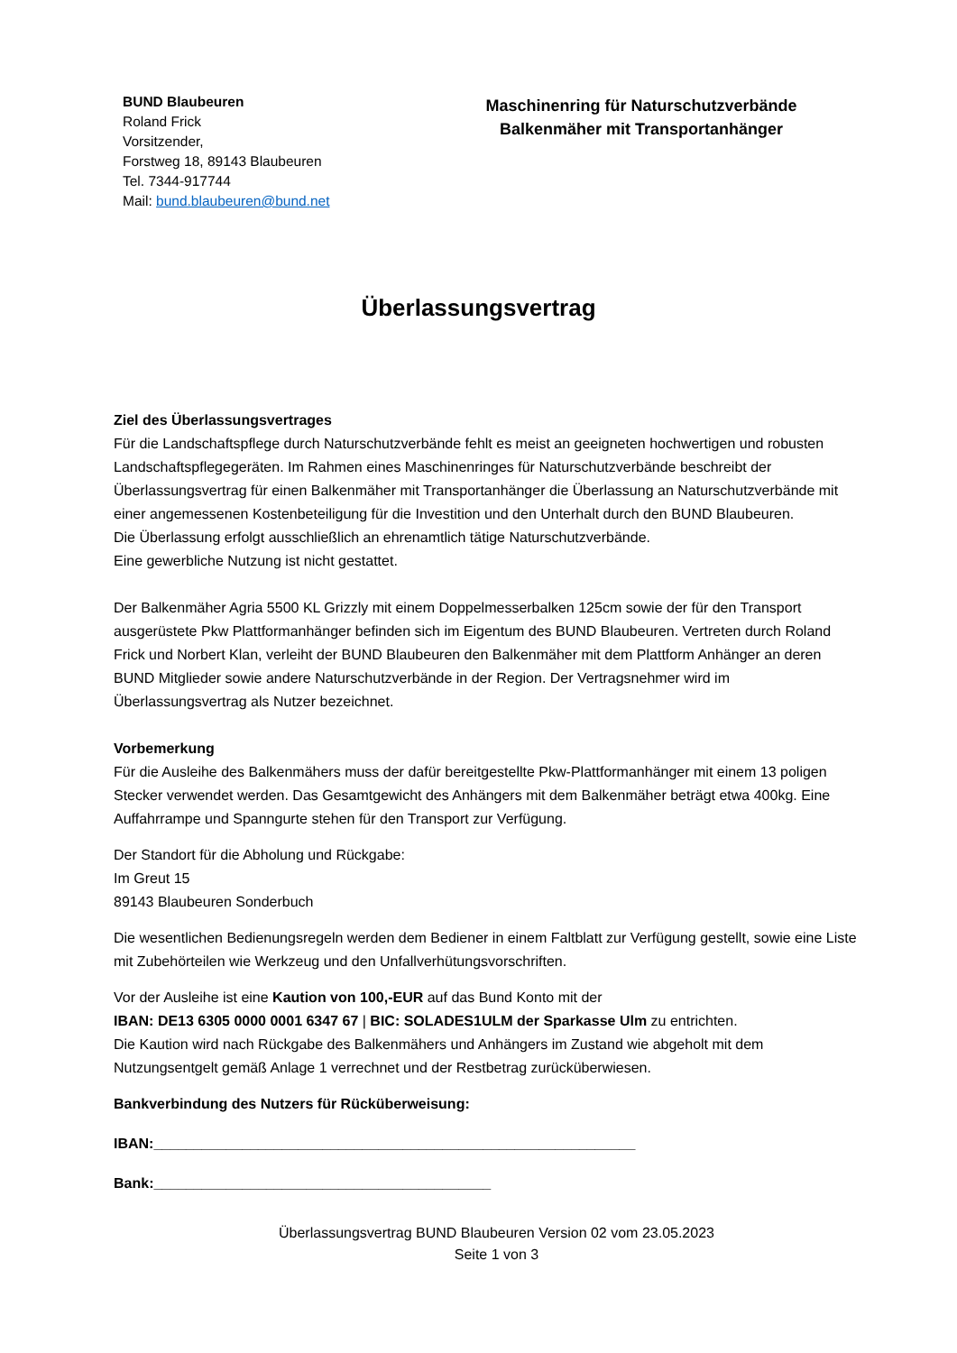BUND Blaubeuren
Roland Frick
Vorsitzender,
Forstweg 18, 89143 Blaubeuren
Tel. 7344-917744
Mail: bund.blaubeuren@bund.net
Maschinenring für Naturschutzverbände
Balkenmäher mit Transportanhänger
Überlassungsvertrag
Ziel des Überlassungsvertrages
Für die Landschaftspflege durch Naturschutzverbände fehlt es meist an geeigneten hochwertigen und robusten Landschaftspflegegeräten. Im Rahmen eines Maschinenringes für Naturschutzverbände beschreibt der Überlassungsvertrag für einen Balkenmäher mit Transportanhänger die Überlassung an Naturschutzverbände mit einer angemessenen Kostenbeteiligung für die Investition und den Unterhalt durch den BUND Blaubeuren.
Die Überlassung erfolgt ausschließlich an ehrenamtlich tätige Naturschutzverbände.
Eine gewerbliche Nutzung ist nicht gestattet.
Der Balkenmäher Agria 5500 KL Grizzly mit einem Doppelmesserbalken 125cm sowie der für den Transport ausgerüstete Pkw Plattformanhänger befinden sich im Eigentum des BUND Blaubeuren. Vertreten durch Roland Frick und Norbert Klan, verleiht der BUND Blaubeuren den Balkenmäher mit dem Plattform Anhänger an deren BUND Mitglieder sowie andere Naturschutzverbände in der Region. Der Vertragsnehmer wird im Überlassungsvertrag als Nutzer bezeichnet.
Vorbemerkung
Für die Ausleihe des Balkenmähers muss der dafür bereitgestellte Pkw-Plattformanhänger mit einem 13 poligen Stecker verwendet werden. Das Gesamtgewicht des Anhängers mit dem Balkenmäher beträgt etwa 400kg. Eine Auffahrrampe und Spanngurte stehen für den Transport zur Verfügung.
Der Standort für die Abholung und Rückgabe:
Im Greut 15
89143 Blaubeuren Sonderbuch
Die wesentlichen Bedienungsregeln werden dem Bediener in einem Faltblatt zur Verfügung gestellt, sowie eine Liste mit Zubehörteilen wie Werkzeug und den Unfallverhütungsvorschriften.
Vor der Ausleihe ist eine Kaution von 100,-EUR auf das Bund Konto mit der
IBAN: DE13 6305 0000 0001 6347 67 | BIC: SOLADES1ULM der Sparkasse Ulm zu entrichten.
Die Kaution wird nach Rückgabe des Balkenmähers und Anhängers im Zustand wie abgeholt mit dem Nutzungsentgelt gemäß Anlage 1 verrechnet und der Restbetrag zurücküberwiesen.
Bankverbindung des Nutzers für Rücküberweisung:
IBAN:____________________________________________________________
Bank:__________________________________________
Überlassungsvertrag BUND Blaubeuren Version 02 vom 23.05.2023
Seite 1 von 3